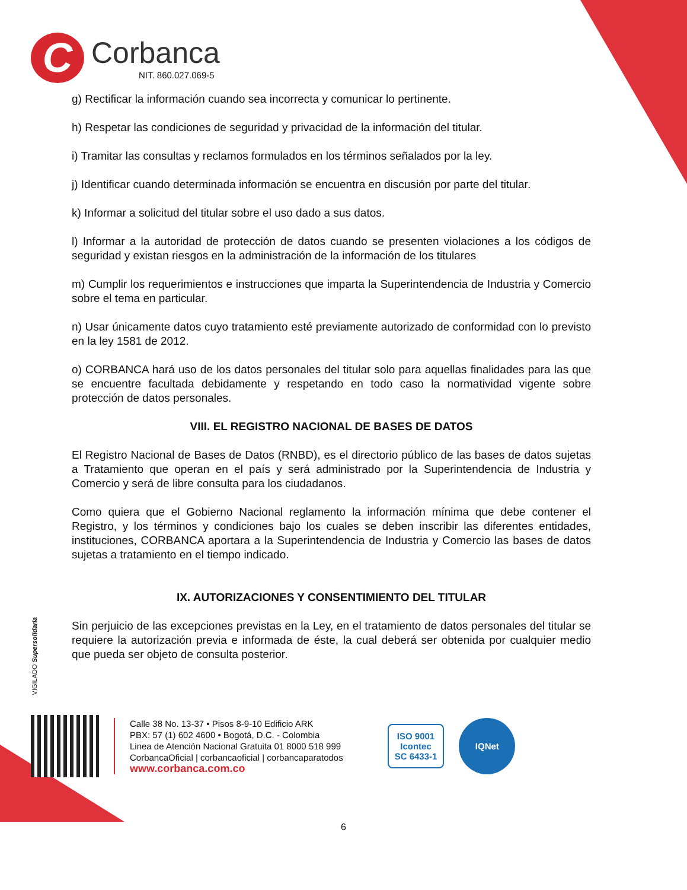C
Corbanca
NIT. 860.027.069-5
g) Rectificar la información cuando sea incorrecta y comunicar lo pertinente.
h) Respetar las condiciones de seguridad y privacidad de la información del titular.
i) Tramitar las consultas y reclamos formulados en los términos señalados por la ley.
j) Identificar cuando determinada información se encuentra en discusión por parte del titular.
k) Informar a solicitud del titular sobre el uso dado a sus datos.
l) Informar a la autoridad de protección de datos cuando se presenten violaciones a los códigos de seguridad y existan riesgos en la administración de la información de los titulares
m) Cumplir los requerimientos e instrucciones que imparta la Superintendencia de Industria y Comercio sobre el tema en particular.
n) Usar únicamente datos cuyo tratamiento esté previamente autorizado de conformidad con lo previsto en la ley 1581 de 2012.
o) CORBANCA hará uso de los datos personales del titular solo para aquellas finalidades para las que se encuentre facultada debidamente y respetando en todo caso la normatividad vigente sobre protección de datos personales.
VIII. EL REGISTRO NACIONAL DE BASES DE DATOS
El Registro Nacional de Bases de Datos (RNBD), es el directorio público de las bases de datos sujetas a Tratamiento que operan en el país y será administrado por la Superintendencia de Industria y Comercio y será de libre consulta para los ciudadanos.
Como quiera que el Gobierno Nacional reglamento la información mínima que debe contener el Registro, y los términos y condiciones bajo los cuales se deben inscribir las diferentes entidades, instituciones, CORBANCA aportara a la Superintendencia de Industria y Comercio las bases de datos sujetas a tratamiento en el tiempo indicado.
IX. AUTORIZACIONES Y CONSENTIMIENTO DEL TITULAR
Sin perjuicio de las excepciones previstas en la Ley, en el tratamiento de datos personales del titular se requiere la autorización previa e informada de éste, la cual deberá ser obtenida por cualquier medio que pueda ser objeto de consulta posterior.
VIGILADO Supersolidaria
Calle 38 No. 13-37 • Pisos 8-9-10 Edificio ARK
PBX: 57 (1) 602 4600 • Bogotá, D.C. - Colombia
Linea de Atención Nacional Gratuita 01 8000 518 999
CorbancaOficial | corbancaoficial | corbancaparatodos
www.corbanca.com.co
ISO 9001
Icontec
SC 6433-1
IQNet
6